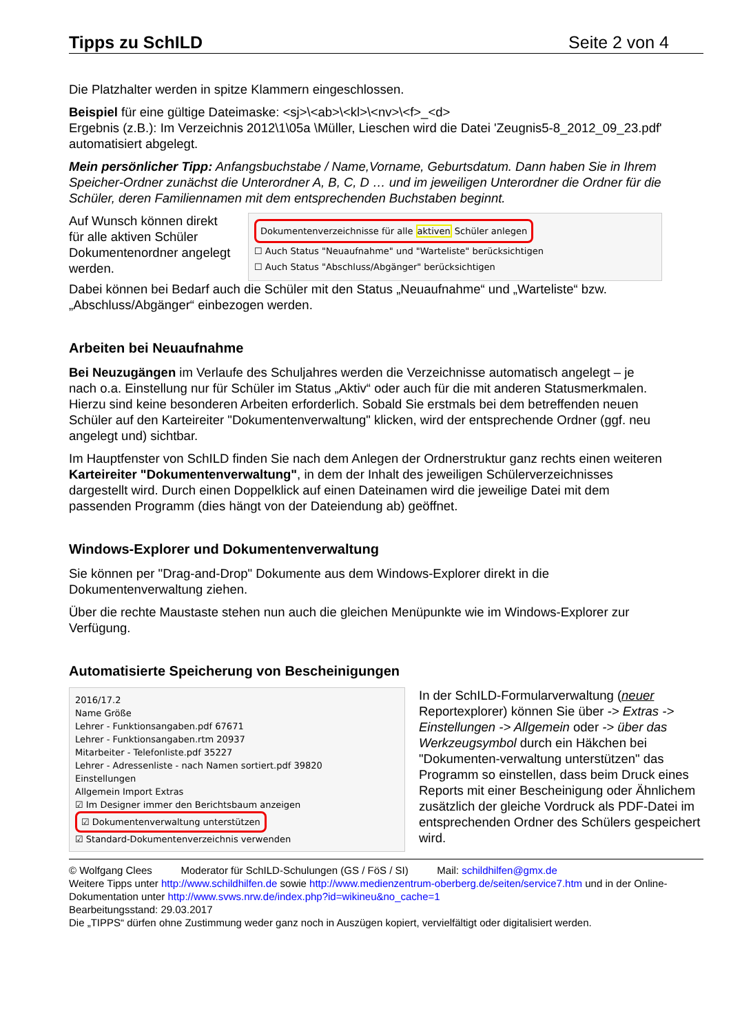Tipps zu SchILD Seite 2 von 4
Die Platzhalter werden in spitze Klammern eingeschlossen.
Beispiel für eine gültige Dateimaske: <sj>\<ab>\<kl>\<nv>\<f>_<d>
Ergebnis (z.B.): Im Verzeichnis 2012\1\05a \Müller, Lieschen wird die Datei 'Zeugnis5-8_2012_09_23.pdf' automatisiert abgelegt.
Mein persönlicher Tipp: Anfangsbuchstabe / Name,Vorname, Geburtsdatum. Dann haben Sie in Ihrem Speicher-Ordner zunächst die Unterordner A, B, C, D … und im jeweiligen Unterordner die Ordner für die Schüler, deren Familiennamen mit dem entsprechenden Buchstaben beginnt.
Auf Wunsch können direkt für alle aktiven Schüler Dokumentenordner angelegt werden.
Dokumentenverzeichnisse für alle aktiven Schüler anlegen
☐ Auch Status "Neuaufnahme" und "Warteliste" berücksichtigen
☐ Auch Status "Abschluss/Abgänger" berücksichtigen
Dabei können bei Bedarf auch die Schüler mit den Status „Neuaufnahme“ und „Warteliste“ bzw. „Abschluss/Abgänger“ einbezogen werden.
Arbeiten bei Neuaufnahme
Bei Neuzugängen im Verlaufe des Schuljahres werden die Verzeichnisse automatisch angelegt – je nach o.a. Einstellung nur für Schüler im Status „Aktiv“ oder auch für die mit anderen Statusmerkmalen. Hierzu sind keine besonderen Arbeiten erforderlich. Sobald Sie erstmals bei dem betreffenden neuen Schüler auf den Karteireiter "Dokumentenverwaltung" klicken, wird der entsprechende Ordner (ggf. neu angelegt und) sichtbar.
Im Hauptfenster von SchILD finden Sie nach dem Anlegen der Ordnerstruktur ganz rechts einen weiteren Karteireiter "Dokumentenverwaltung", in dem der Inhalt des jeweiligen Schülerverzeichnisses dargestellt wird. Durch einen Doppelklick auf einen Dateinamen wird die jeweilige Datei mit dem passenden Programm (dies hängt von der Dateiendung ab) geöffnet.
Windows-Explorer und Dokumentenverwaltung
Sie können per "Drag-and-Drop" Dokumente aus dem Windows-Explorer direkt in die Dokumentenverwaltung ziehen.
Über die rechte Maustaste stehen nun auch die gleichen Menüpunkte wie im Windows-Explorer zur Verfügung.
Automatisierte Speicherung von Bescheinigungen
2016/17.2
Name Größe
Lehrer - Funktionsangaben.pdf 67671
Lehrer - Funktionsangaben.rtm 20937
Mitarbeiter - Telefonliste.pdf 35227
Lehrer - Adressenliste - nach Namen sortiert.pdf 39820
Einstellungen
Allgemein Import Extras
☑ Im Designer immer den Berichtsbaum anzeigen
☑ Dokumentenverwaltung unterstützen
☑ Standard-Dokumentenverzeichnis verwenden
In der SchILD-Formularverwaltung (neuer Reportexplorer) können Sie über -> Extras -> Einstellungen -> Allgemein oder -> über das Werkzeugsymbol durch ein Häkchen bei "Dokumenten-verwaltung unterstützen" das Programm so einstellen, dass beim Druck eines Reports mit einer Bescheinigung oder Ähnlichem zusätzlich der gleiche Vordruck als PDF-Datei im entsprechenden Ordner des Schülers gespeichert wird.
© Wolfgang Clees Moderator für SchILD-Schulungen (GS / FöS / SI) Mail: schildhilfen@gmx.de
Weitere Tipps unter http://www.schildhilfen.de sowie http://www.medienzentrum-oberberg.de/seiten/service7.htm und in der Online-Dokumentation unter http://www.svws.nrw.de/index.php?id=wikineu&no_cache=1
Bearbeitungsstand: 29.03.2017
Die „TIPPS“ dürfen ohne Zustimmung weder ganz noch in Auszügen kopiert, vervielfältigt oder digitalisiert werden.